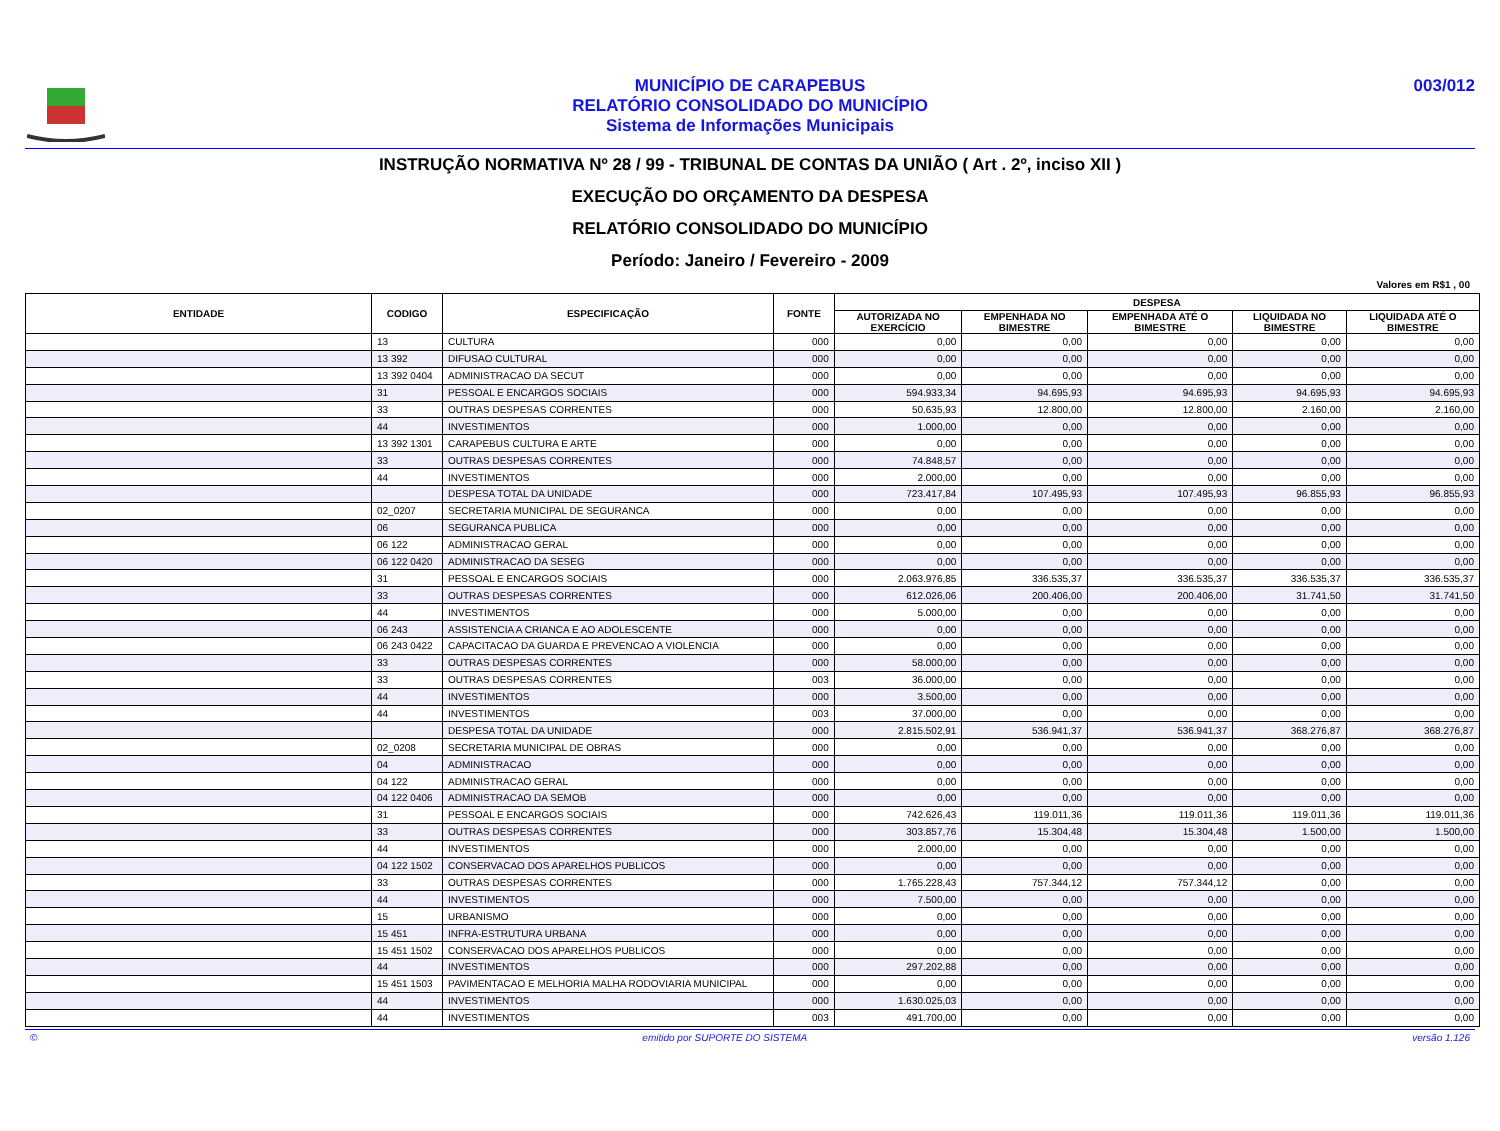MUNICÍPIO DE CARAPEBUS
RELATÓRIO CONSOLIDADO DO MUNICÍPIO
Sistema de Informações Municipais
003/012
INSTRUÇÃO NORMATIVA Nº 28 / 99 - TRIBUNAL DE CONTAS DA UNIÃO ( Art . 2º, inciso XII )
EXECUÇÃO DO ORÇAMENTO DA DESPESA
RELATÓRIO CONSOLIDADO DO MUNICÍPIO
Período: Janeiro / Fevereiro - 2009
Valores em R$1 , 00
| ENTIDADE | CODIGO | ESPECIFICAÇÃO | FONTE | DESPESA | | | | |
| --- | --- | --- | --- | --- | --- | --- | --- | --- |
| | | | | AUTORIZADA NO EXERCÍCIO | EMPENHADA NO BIMESTRE | EMPENHADA ATÉ O BIMESTRE | LIQUIDADA NO BIMESTRE | LIQUIDADA ATÉ O BIMESTRE |
| | 13 | CULTURA | 000 | 0,00 | 0,00 | 0,00 | 0,00 | 0,00 |
| | 13 392 | DIFUSAO CULTURAL | 000 | 0,00 | 0,00 | 0,00 | 0,00 | 0,00 |
| | 13 392 0404 | ADMINISTRACAO DA SECUT | 000 | 0,00 | 0,00 | 0,00 | 0,00 | 0,00 |
| | 31 | PESSOAL E ENCARGOS SOCIAIS | 000 | 594.933,34 | 94.695,93 | 94.695,93 | 94.695,93 | 94.695,93 |
| | 33 | OUTRAS DESPESAS CORRENTES | 000 | 50.635,93 | 12.800,00 | 12.800,00 | 2.160,00 | 2.160,00 |
| | 44 | INVESTIMENTOS | 000 | 1.000,00 | 0,00 | 0,00 | 0,00 | 0,00 |
| | 13 392 1301 | CARAPEBUS CULTURA E ARTE | 000 | 0,00 | 0,00 | 0,00 | 0,00 | 0,00 |
| | 33 | OUTRAS DESPESAS CORRENTES | 000 | 74.848,57 | 0,00 | 0,00 | 0,00 | 0,00 |
| | 44 | INVESTIMENTOS | 000 | 2.000,00 | 0,00 | 0,00 | 0,00 | 0,00 |
| | | DESPESA TOTAL DA UNIDADE | 000 | 723.417,84 | 107.495,93 | 107.495,93 | 96.855,93 | 96.855,93 |
| | 02_0207 | SECRETARIA MUNICIPAL DE SEGURANCA | 000 | 0,00 | 0,00 | 0,00 | 0,00 | 0,00 |
| | 06 | SEGURANCA PUBLICA | 000 | 0,00 | 0,00 | 0,00 | 0,00 | 0,00 |
| | 06 122 | ADMINISTRACAO GERAL | 000 | 0,00 | 0,00 | 0,00 | 0,00 | 0,00 |
| | 06 122 0420 | ADMINISTRACAO DA SESEG | 000 | 0,00 | 0,00 | 0,00 | 0,00 | 0,00 |
| | 31 | PESSOAL E ENCARGOS SOCIAIS | 000 | 2.063.976,85 | 336.535,37 | 336.535,37 | 336.535,37 | 336.535,37 |
| | 33 | OUTRAS DESPESAS CORRENTES | 000 | 612.026,06 | 200.406,00 | 200.406,00 | 31.741,50 | 31.741,50 |
| | 44 | INVESTIMENTOS | 000 | 5.000,00 | 0,00 | 0,00 | 0,00 | 0,00 |
| | 06 243 | ASSISTENCIA A CRIANCA E AO ADOLESCENTE | 000 | 0,00 | 0,00 | 0,00 | 0,00 | 0,00 |
| | 06 243 0422 | CAPACITACAO DA GUARDA E PREVENCAO A VIOLENCIA | 000 | 0,00 | 0,00 | 0,00 | 0,00 | 0,00 |
| | 33 | OUTRAS DESPESAS CORRENTES | 000 | 58.000,00 | 0,00 | 0,00 | 0,00 | 0,00 |
| | 33 | OUTRAS DESPESAS CORRENTES | 003 | 36.000,00 | 0,00 | 0,00 | 0,00 | 0,00 |
| | 44 | INVESTIMENTOS | 000 | 3.500,00 | 0,00 | 0,00 | 0,00 | 0,00 |
| | 44 | INVESTIMENTOS | 003 | 37.000,00 | 0,00 | 0,00 | 0,00 | 0,00 |
| | | DESPESA TOTAL DA UNIDADE | 000 | 2.815.502,91 | 536.941,37 | 536.941,37 | 368.276,87 | 368.276,87 |
| | 02_0208 | SECRETARIA MUNICIPAL DE OBRAS | 000 | 0,00 | 0,00 | 0,00 | 0,00 | 0,00 |
| | 04 | ADMINISTRACAO | 000 | 0,00 | 0,00 | 0,00 | 0,00 | 0,00 |
| | 04 122 | ADMINISTRACAO GERAL | 000 | 0,00 | 0,00 | 0,00 | 0,00 | 0,00 |
| | 04 122 0406 | ADMINISTRACAO DA SEMOB | 000 | 0,00 | 0,00 | 0,00 | 0,00 | 0,00 |
| | 31 | PESSOAL E ENCARGOS SOCIAIS | 000 | 742.626,43 | 119.011,36 | 119.011,36 | 119.011,36 | 119.011,36 |
| | 33 | OUTRAS DESPESAS CORRENTES | 000 | 303.857,76 | 15.304,48 | 15.304,48 | 1.500,00 | 1.500,00 |
| | 44 | INVESTIMENTOS | 000 | 2.000,00 | 0,00 | 0,00 | 0,00 | 0,00 |
| | 04 122 1502 | CONSERVACAO DOS APARELHOS PUBLICOS | 000 | 0,00 | 0,00 | 0,00 | 0,00 | 0,00 |
| | 33 | OUTRAS DESPESAS CORRENTES | 000 | 1.765.228,43 | 757.344,12 | 757.344,12 | 0,00 | 0,00 |
| | 44 | INVESTIMENTOS | 000 | 7.500,00 | 0,00 | 0,00 | 0,00 | 0,00 |
| | 15 | URBANISMO | 000 | 0,00 | 0,00 | 0,00 | 0,00 | 0,00 |
| | 15 451 | INFRA-ESTRUTURA URBANA | 000 | 0,00 | 0,00 | 0,00 | 0,00 | 0,00 |
| | 15 451 1502 | CONSERVACAO DOS APARELHOS PUBLICOS | 000 | 0,00 | 0,00 | 0,00 | 0,00 | 0,00 |
| | 44 | INVESTIMENTOS | 000 | 297.202,88 | 0,00 | 0,00 | 0,00 | 0,00 |
| | 15 451 1503 | PAVIMENTACAO E MELHORIA MALHA RODOVIARIA MUNICIPAL | 000 | 0,00 | 0,00 | 0,00 | 0,00 | 0,00 |
| | 44 | INVESTIMENTOS | 000 | 1.630.025,03 | 0,00 | 0,00 | 0,00 | 0,00 |
| | 44 | INVESTIMENTOS | 003 | 491.700,00 | 0,00 | 0,00 | 0,00 | 0,00 |
© emitido por SUPORTE DO SISTEMA versão 1.126